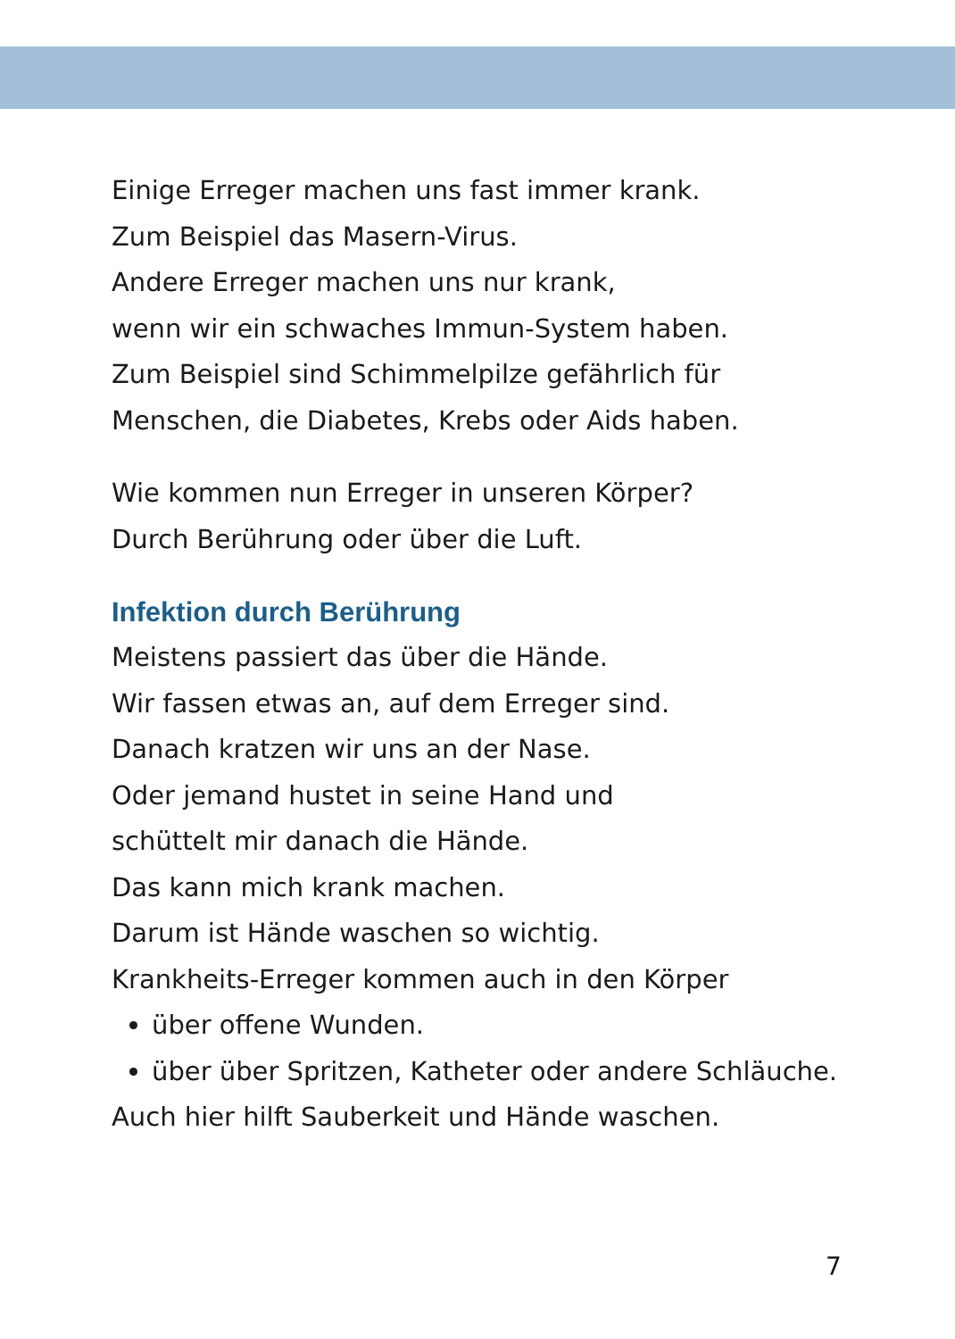Einige Erreger machen uns fast immer krank.
Zum Beispiel das Masern-Virus.
Andere Erreger machen uns nur krank,
wenn wir ein schwaches Immun-System haben.
Zum Beispiel sind Schimmelpilze gefährlich für
Menschen, die Diabetes, Krebs oder Aids haben.
Wie kommen nun Erreger in unseren Körper?
Durch Berührung oder über die Luft.
Infektion durch Berührung
Meistens passiert das über die Hände.
Wir fassen etwas an, auf dem Erreger sind.
Danach kratzen wir uns an der Nase.
Oder jemand hustet in seine Hand und
schüttelt mir danach die Hände.
Das kann mich krank machen.
Darum ist Hände waschen so wichtig.
Krankheits-Erreger kommen auch in den Körper
über offene Wunden.
über über Spritzen, Katheter oder andere Schläuche.
Auch hier hilft Sauberkeit und Hände waschen.
7